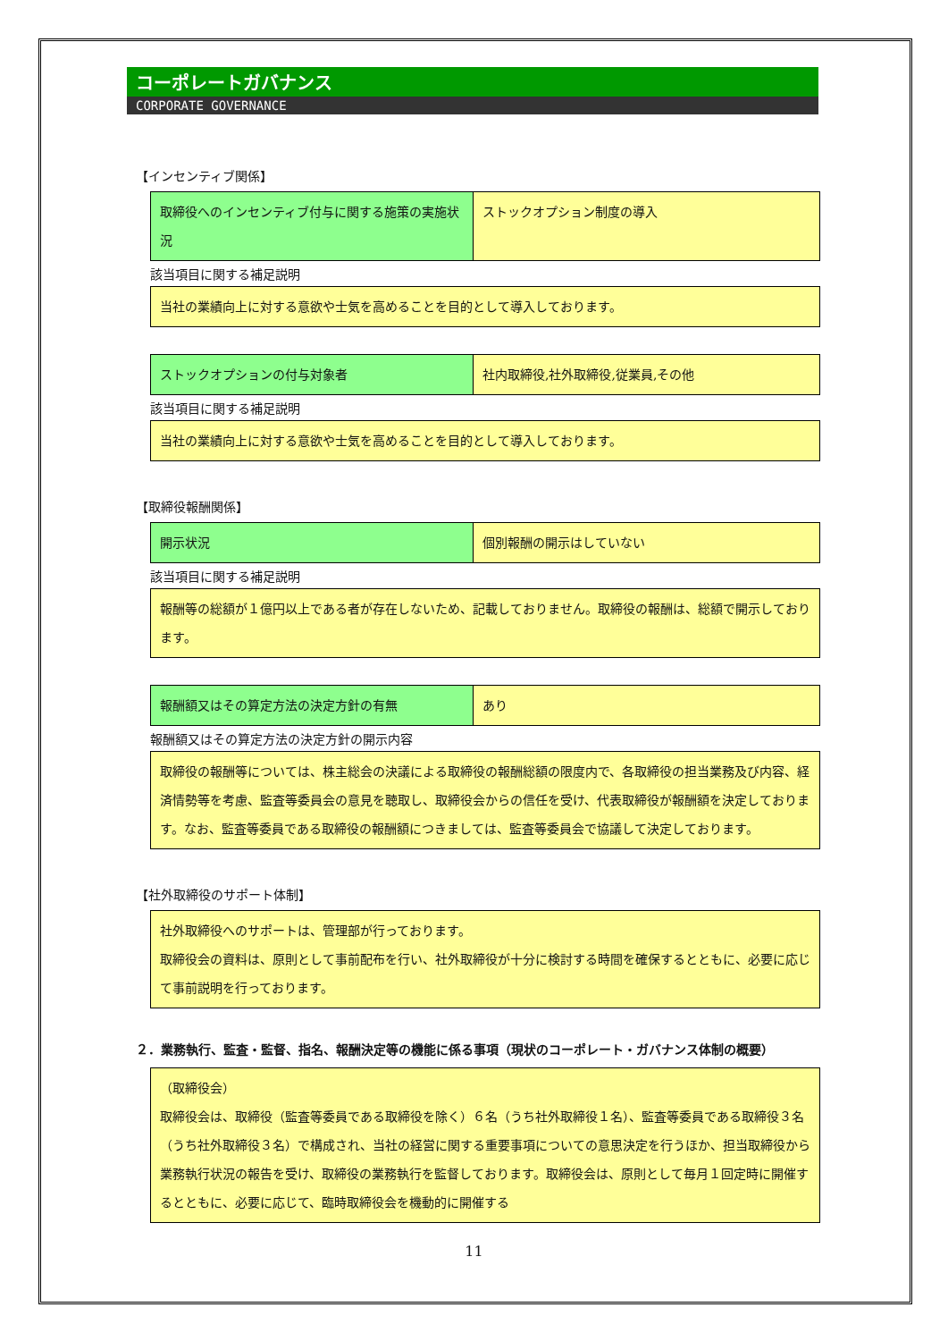コーポレートガバナンス
CORPORATE GOVERNANCE
【インセンティブ関係】
| 取締役へのインセンティブ付与に関する施策の実施状況 | ストックオプション制度の導入 |
該当項目に関する補足説明
| 当社の業績向上に対する意欲や士気を高めることを目的として導入しております。 |
| ストックオプションの付与対象者 | 社内取締役,社外取締役,従業員,その他 |
該当項目に関する補足説明
| 当社の業績向上に対する意欲や士気を高めることを目的として導入しております。 |
【取締役報酬関係】
| 開示状況 | 個別報酬の開示はしていない |
該当項目に関する補足説明
| 報酬等の総額が１億円以上である者が存在しないため、記載しておりません。取締役の報酬は、総額で開示しております。 |
| 報酬額又はその算定方法の決定方針の有無 | あり |
報酬額又はその算定方法の決定方針の開示内容
| 取締役の報酬等については、株主総会の決議による取締役の報酬総額の限度内で、各取締役の担当業務及び内容、経済情勢等を考慮、監査等委員会の意見を聴取し、取締役会からの信任を受け、代表取締役が報酬額を決定しております。なお、監査等委員である取締役の報酬額につきましては、監査等委員会で協議して決定しております。 |
【社外取締役のサポート体制】
| 社外取締役へのサポートは、管理部が行っております。 取締役会の資料は、原則として事前配布を行い、社外取締役が十分に検討する時間を確保するとともに、必要に応じて事前説明を行っております。 |
２．業務執行、監査・監督、指名、報酬決定等の機能に係る事項（現状のコーポレート・ガバナンス体制の概要）
| （取締役会） 取締役会は、取締役（監査等委員である取締役を除く）６名（うち社外取締役１名）、監査等委員である取締役３名（うち社外取締役３名）で構成され、当社の経営に関する重要事項についての意思決定を行うほか、担当取締役から業務執行状況の報告を受け、取締役の業務執行を監督しております。取締役会は、原則として毎月１回定時に開催するとともに、必要に応じて、臨時取締役会を機動的に開催する |
11